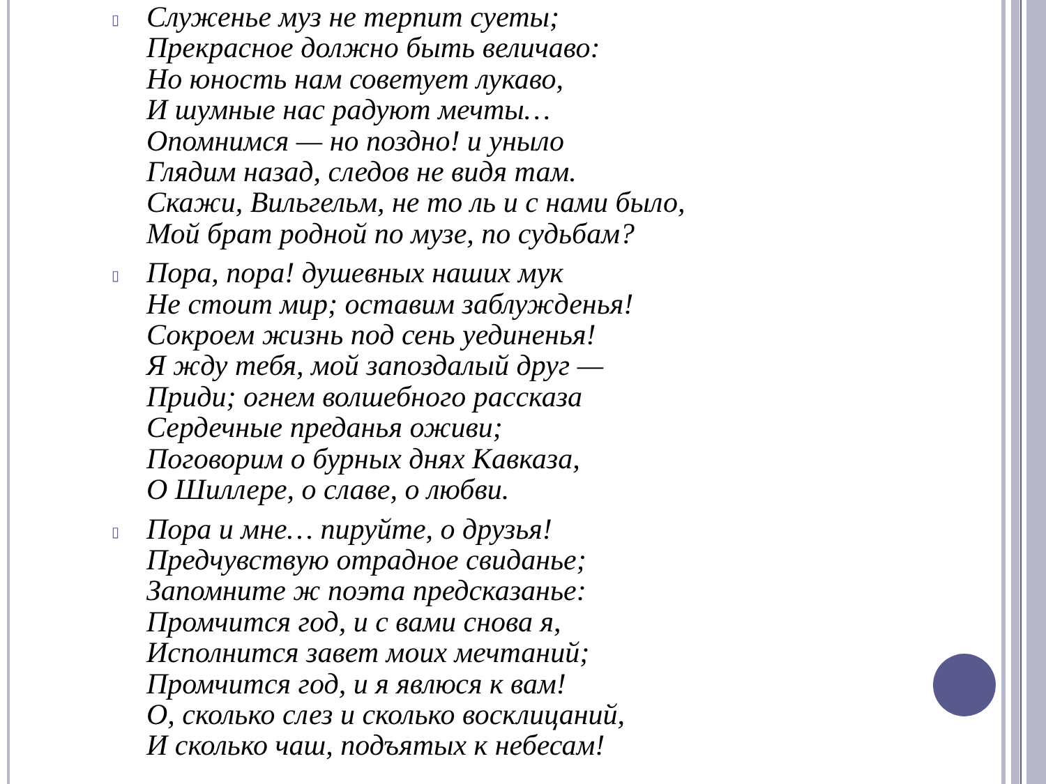▯
Служенье муз не терпит суеты;
Прекрасное должно быть величаво:
Но юность нам советует лукаво,
И шумные нас радуют мечты…
Опомнимся — но поздно! и уныло
Глядим назад, следов не видя там.
Скажи, Вильгельм, не то ль и с нами было,
Мой брат родной по музе, по судьбам?
▯
Пора, пора! душевных наших мук
Не стоит мир; оставим заблужденья!
Сокроем жизнь под сень уединенья!
Я жду тебя, мой запоздалый друг —
Приди; огнем волшебного рассказа
Сердечные преданья оживи;
Поговорим о бурных днях Кавказа,
О Шиллере, о славе, о любви.
▯
Пора и мне… пируйте, о друзья!
Предчувствую отрадное свиданье;
Запомните ж поэта предсказанье:
Промчится год, и с вами снова я,
Исполнится завет моих мечтаний;
Промчится год, и я явлюся к вам!
О, сколько слез и сколько восклицаний,
И сколько чаш, подъятых к небесам!